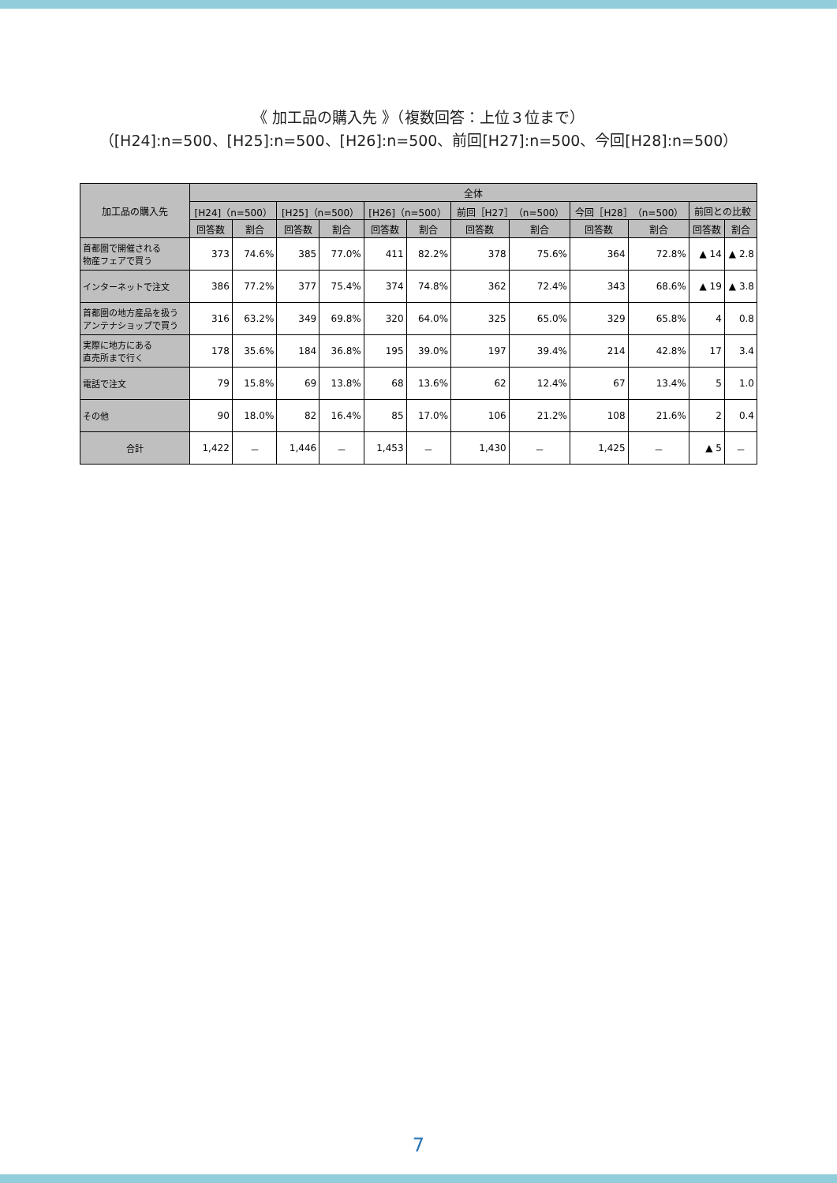《 加工品の購入先 》（複数回答：上位３位まで）
（[H24]:n=500、[H25]:n=500、[H26]:n=500、前回[H27]:n=500、今回[H28]:n=500）
| 加工品の購入先 | 全体 | | | | | | | | | | | |
| --- | --- | --- | --- | --- | --- | --- | --- | --- | --- | --- | --- | --- |
| | [H24]（n=500） | | [H25]（n=500） | | [H26]（n=500） | | 前回［H27］（n=500） | | 今回［H28］（n=500） | | 前回との比較 | |
| | 回答数 | 割合 | 回答数 | 割合 | 回答数 | 割合 | 回答数 | 割合 | 回答数 | 割合 | 回答数 | 割合 |
| 首都圏で開催される 物産フェアで買う | 373 | 74.6% | 385 | 77.0% | 411 | 82.2% | 378 | 75.6% | 364 | 72.8% | ▲ 14 | ▲ 2.8 |
| インターネットで注文 | 386 | 77.2% | 377 | 75.4% | 374 | 74.8% | 362 | 72.4% | 343 | 68.6% | ▲ 19 | ▲ 3.8 |
| 首都圏の地方産品を扱う アンテナショップで買う | 316 | 63.2% | 349 | 69.8% | 320 | 64.0% | 325 | 65.0% | 329 | 65.8% | 4 | 0.8 |
| 実際に地方にある 直売所まで行く | 178 | 35.6% | 184 | 36.8% | 195 | 39.0% | 197 | 39.4% | 214 | 42.8% | 17 | 3.4 |
| 電話で注文 | 79 | 15.8% | 69 | 13.8% | 68 | 13.6% | 62 | 12.4% | 67 | 13.4% | 5 | 1.0 |
| その他 | 90 | 18.0% | 82 | 16.4% | 85 | 17.0% | 106 | 21.2% | 108 | 21.6% | 2 | 0.4 |
| 合計 | 1,422 | － | 1,446 | － | 1,453 | － | 1,430 | － | 1,425 | － | ▲ 5 | － |
7